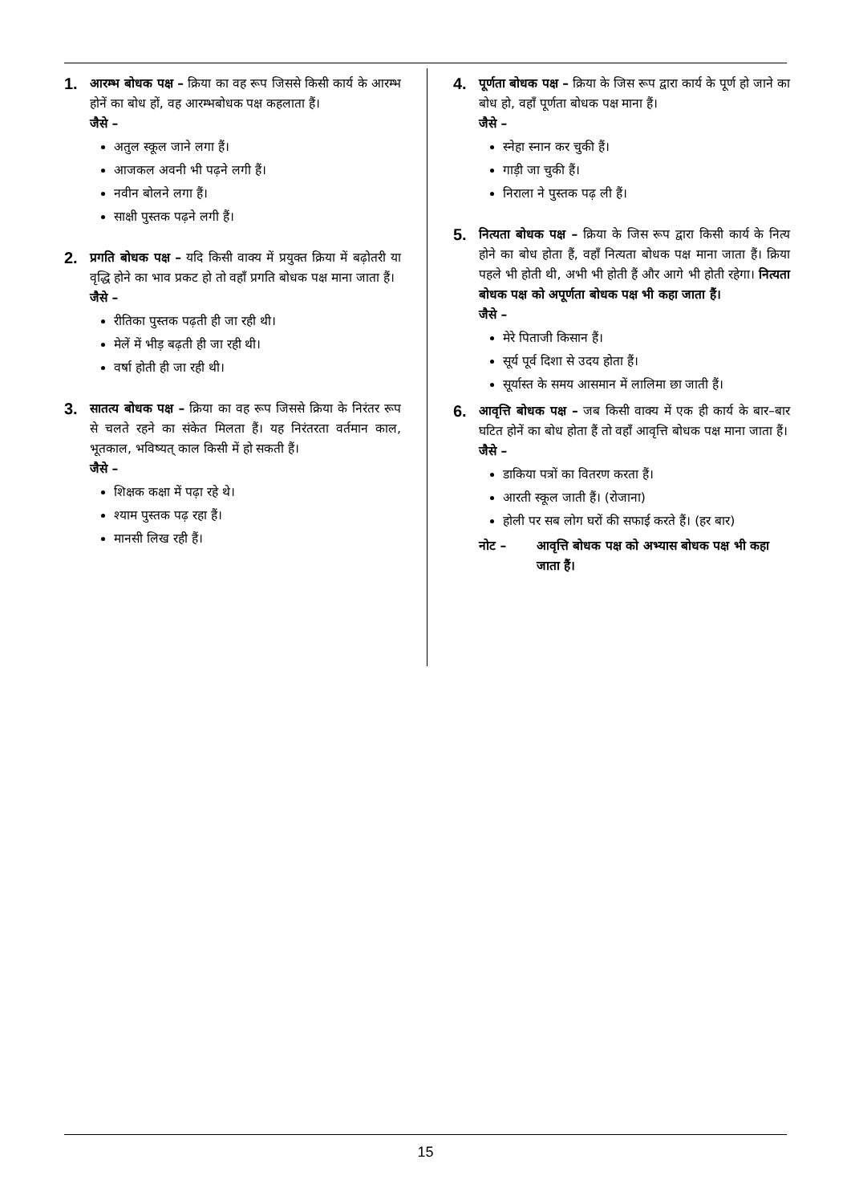1.
आरम्भ बोधक पक्ष – क्रिया का वह रूप जिससे किसी कार्य के आरम्भ होनें का बोध हों, वह आरम्भबोधक पक्ष कहलाता हैं।
जैसे –
अतुल स्कूल जाने लगा हैं।
आजकल अवनी भी पढ़ने लगी हैं।
नवीन बोलने लगा हैं।
साक्षी पुस्तक पढ़ने लगी हैं।
2.
प्रगति बोधक पक्ष – यदि किसी वाक्य में प्रयुक्त क्रिया में बढ़ोतरी या वृद्धि होने का भाव प्रकट हो तो वहाँ प्रगति बोधक पक्ष माना जाता हैं।
जैसे –
रीतिका पुस्तक पढ़ती ही जा रही थी।
मेलें में भीड़ बढ़ती ही जा रही थी।
वर्षा होती ही जा रही थी।
3.
सातत्य बोधक पक्ष – क्रिया का वह रूप जिससे क्रिया के निरंतर रूप से चलते रहने का संकेत मिलता हैं। यह निरंतरता वर्तमान काल, भूतकाल, भविष्यत् काल किसी में हो सकती हैं।
जैसे –
शिक्षक कक्षा में पढ़ा रहे थे।
श्याम पुस्तक पढ़ रहा हैं।
मानसी लिख रही हैं।
4.
पूर्णता बोधक पक्ष – क्रिया के जिस रूप द्वारा कार्य के पूर्ण हो जाने का बोध हो, वहाँ पूर्णता बोधक पक्ष माना हैं।
जैसे –
स्नेहा स्नान कर चुकी हैं।
गाड़ी जा चुकी हैं।
निराला ने पुस्तक पढ़ ली हैं।
5.
नित्यता बोधक पक्ष – क्रिया के जिस रूप द्वारा किसी कार्य के नित्य होने का बोध होता हैं, वहाँ नित्यता बोधक पक्ष माना जाता हैं। क्रिया पहले भी होती थी, अभी भी होती हैं और आगे भी होती रहेगा। नित्यता बोधक पक्ष को अपूर्णता बोधक पक्ष भी कहा जाता हैं।
जैसे –
मेरे पिताजी किसान हैं।
सूर्य पूर्व दिशा से उदय होता हैं।
सूर्यास्त के समय आसमान में लालिमा छा जाती हैं।
6.
आवृत्ति बोधक पक्ष – जब किसी वाक्य में एक ही कार्य के बार–बार घटित होनें का बोध होता हैं तो वहाँ आवृत्ति बोधक पक्ष माना जाता हैं।
जैसे –
डाकिया पत्रों का वितरण करता हैं।
आरती स्कूल जाती हैं। (रोजाना)
होली पर सब लोग घरों की सफाई करते हैं। (हर बार)
नोट – आवृत्ति बोधक पक्ष को अभ्यास बोधक पक्ष भी कहा जाता हैं।
15